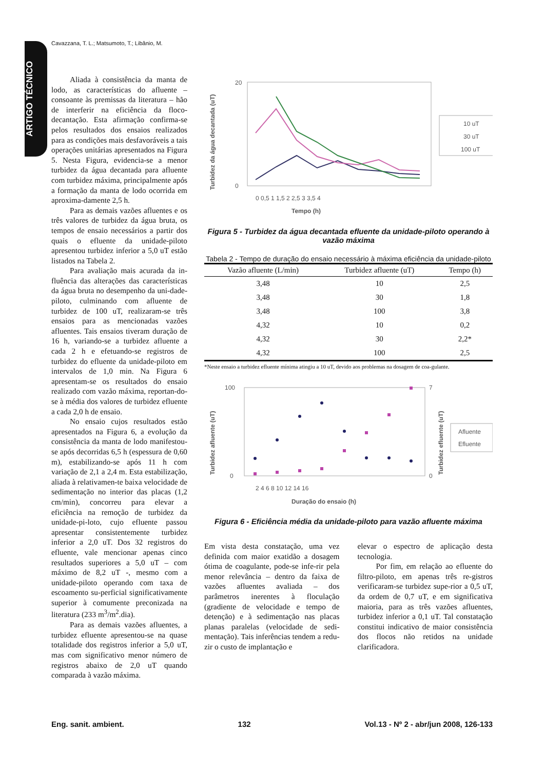ARTIGO TÉCNICO
Cavazzana, T. L.; Matsumoto, T.; Libânio, M.
Aliada à consistência da manta de lodo, as características do afluente – consoante às premissas da literatura – hão de interferir na eficiência da floco-decantação. Esta afirmação confirma-se pelos resultados dos ensaios realizados para as condições mais desfavoráveis a tais operações unitárias apresentados na Figura 5. Nesta Figura, evidencia-se a menor turbidez da água decantada para afluente com turbidez máxima, principalmente após a formação da manta de lodo ocorrida em aproxima-damente 2,5 h.
Para as demais vazões afluentes e os três valores de turbidez da água bruta, os tempos de ensaio necessários a partir dos quais o efluente da unidade-piloto apresentou turbidez inferior a 5,0 uT estão listados na Tabela 2.
Para avaliação mais acurada da in-fluência das alterações das características da água bruta no desempenho da uni-dade-piloto, culminando com afluente de turbidez de 100 uT, realizaram-se três ensaios para as mencionadas vazões afluentes. Tais ensaios tiveram duração de 16 h, variando-se a turbidez afluente a cada 2 h e efetuando-se registros de turbidez do efluente da unidade-piloto em intervalos de 1,0 min. Na Figura 6 apresentam-se os resultados do ensaio realizado com vazão máxima, reportan-do-se à média dos valores de turbidez efluente a cada 2,0 h de ensaio.
No ensaio cujos resultados estão apresentados na Figura 6, a evolução da consistência da manta de lodo manifestou-se após decorridas 6,5 h (espessura de 0,60 m), estabilizando-se após 11 h com variação de 2,1 a 2,4 m. Esta estabilização, aliada à relativamen-te baixa velocidade de sedimentação no interior das placas (1,2 cm/min), concorreu para elevar a eficiência na remoção de turbidez da unidade-pi-loto, cujo efluente passou apresentar consistentemente turbidez inferior a 2,0 uT. Dos 32 registros do efluente, vale mencionar apenas cinco resultados superiores a 5,0 uT – com máximo de 8,2 uT -, mesmo com a unidade-piloto operando com taxa de escoamento su-perficial significativamente superior à comumente preconizada na literatura (233 m<sup>3</sup>/m<sup>2</sup>.dia).
Para as demais vazões afluentes, a turbidez efluente apresentou-se na quase totalidade dos registros inferior a 5,0 uT, mas com significativo menor número de registros abaixo de 2,0 uT quando comparada à vazão máxima.
20
0
Tempo (h)
0 0,5 1 1,5 2 2,5 3 3,5 4
Turbidez da água decantada (uT)
10 uT
30 uT
100 uT
Figura 5 - Turbidez da água decantada efluente da unidade-piloto operando à vazão máxima
Tabela 2 - Tempo de duração do ensaio necessário à máxima eficiência da unidade-piloto
| Vazão afluente (L/min) | Turbidez afluente (uT) | Tempo (h) |
| --- | --- | --- |
| 3,48 | 10 | 2,5 |
| 3,48 | 30 | 1,8 |
| 3,48 | 100 | 3,8 |
| 4,32 | 10 | 0,2 |
| 4,32 | 30 | 2,2* |
| 4,32 | 100 | 2,5 |
*Neste ensaio a turbidez efluente mínima atingiu a 10 uT, devido aos problemas na dosagem de coa-gulante.
100
0
7
0
2 4 6 8 10 12 14 16
Duração do ensaio (h)
Turbidez afluente (uT)
Turbidez efluente (uT)
Afluente
Efluente
Figura 6 - Eficiência média da unidade-piloto para vazão afluente máxima
Em vista desta constatação, uma vez definida com maior exatidão a dosagem ótima de coagulante, pode-se infe-rir pela menor relevância – dentro da faixa de vazões afluentes avaliada – dos parâmetros inerentes à floculação (gradiente de velocidade e tempo de detenção) e à sedimentação nas placas planas paralelas (velocidade de sedi-mentação). Tais inferências tendem a redu-zir o custo de implantação e
elevar o espectro de aplicação desta tecnologia.
Por fim, em relação ao efluente do filtro-piloto, em apenas três re-gistros verificaram-se turbidez supe-rior a 0,5 uT, da ordem de 0,7 uT, e em significativa maioria, para as três vazões afluentes, turbidez inferior a 0,1 uT. Tal constatação constitui indicativo de maior consistência dos flocos não retidos na unidade clarificadora.
Eng. sanit. ambient. 132 Vol.13 - Nº 2 - abr/jun 2008, 126-133